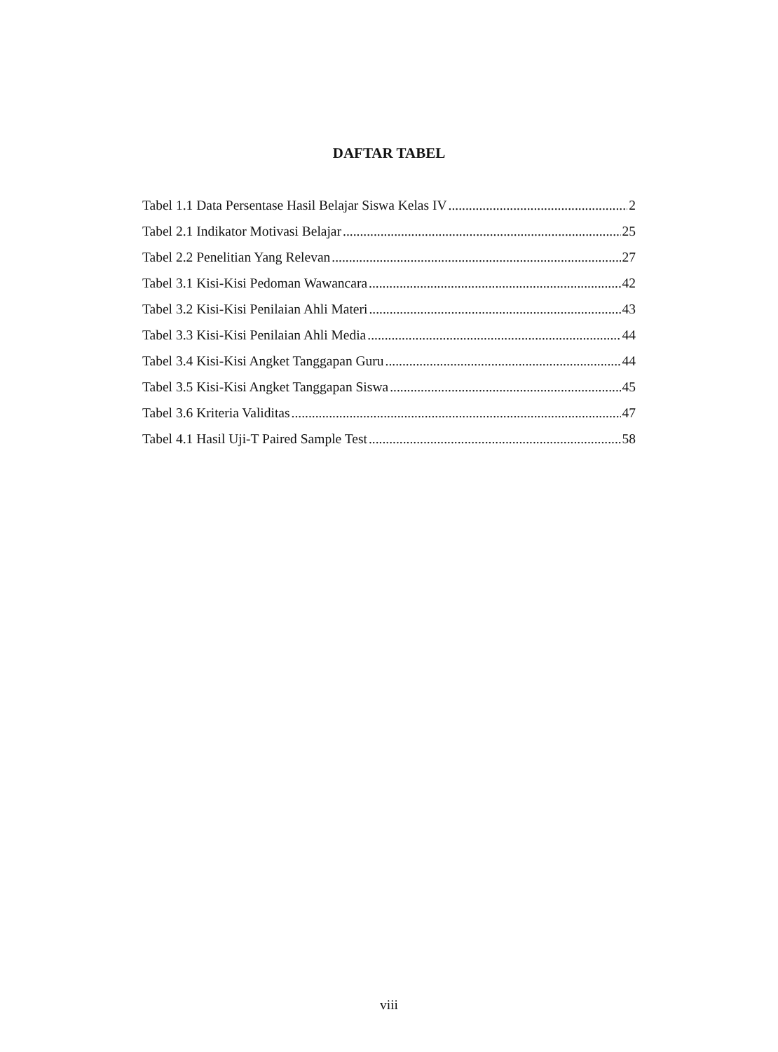DAFTAR TABEL
Tabel 1.1 Data Persentase Hasil Belajar Siswa Kelas IV 2
Tabel 2.1 Indikator Motivasi Belajar 25
Tabel 2.2 Penelitian Yang Relevan 27
Tabel 3.1 Kisi-Kisi Pedoman Wawancara 42
Tabel 3.2 Kisi-Kisi Penilaian Ahli Materi 43
Tabel 3.3 Kisi-Kisi Penilaian Ahli Media 44
Tabel 3.4 Kisi-Kisi Angket Tanggapan Guru 44
Tabel 3.5 Kisi-Kisi Angket Tanggapan Siswa 45
Tabel 3.6 Kriteria Validitas 47
Tabel 4.1 Hasil Uji-T Paired Sample Test 58
viii